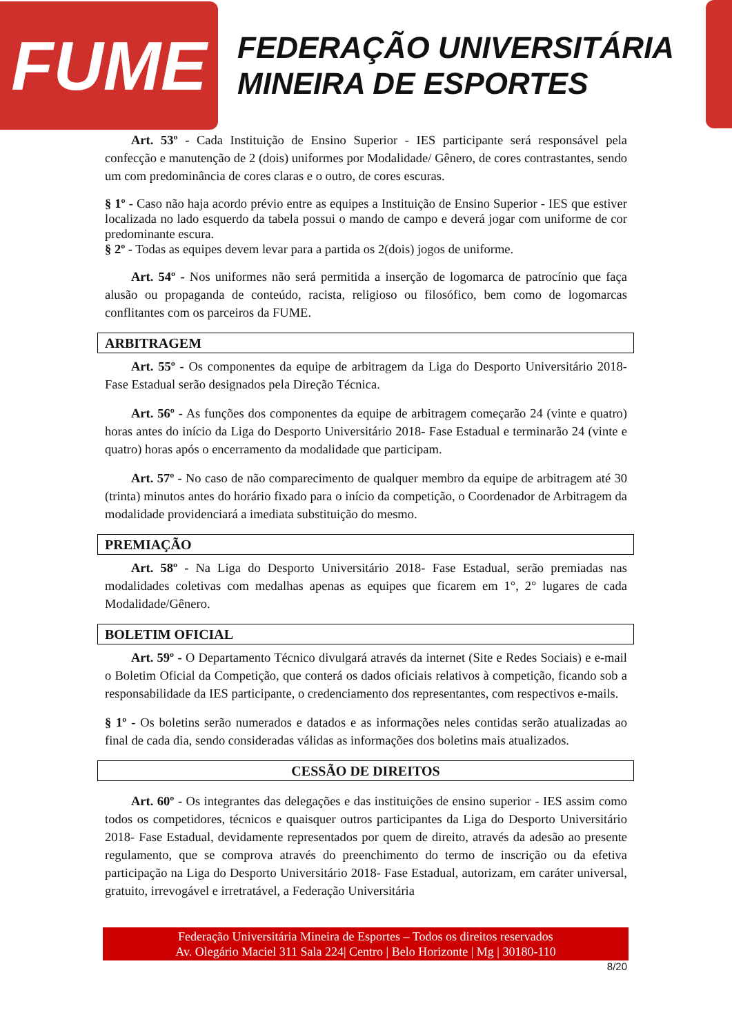FUME
FEDERAÇÃO UNIVERSITÁRIA
MINEIRA DE ESPORTES
Art. 53º - Cada Instituição de Ensino Superior - IES participante será responsável pela confecção e manutenção de 2 (dois) uniformes por Modalidade/ Gênero, de cores contrastantes, sendo um com predominância de cores claras e o outro, de cores escuras.
§ 1º - Caso não haja acordo prévio entre as equipes a Instituição de Ensino Superior - IES que estiver localizada no lado esquerdo da tabela possui o mando de campo e deverá jogar com uniforme de cor predominante escura.
§ 2º - Todas as equipes devem levar para a partida os 2(dois) jogos de uniforme.
Art. 54º - Nos uniformes não será permitida a inserção de logomarca de patrocínio que faça alusão ou propaganda de conteúdo, racista, religioso ou filosófico, bem como de logomarcas conflitantes com os parceiros da FUME.
ARBITRAGEM
Art. 55º - Os componentes da equipe de arbitragem da Liga do Desporto Universitário 2018- Fase Estadual serão designados pela Direção Técnica.
Art. 56º - As funções dos componentes da equipe de arbitragem começarão 24 (vinte e quatro) horas antes do início da Liga do Desporto Universitário 2018- Fase Estadual e terminarão 24 (vinte e quatro) horas após o encerramento da modalidade que participam.
Art. 57º - No caso de não comparecimento de qualquer membro da equipe de arbitragem até 30 (trinta) minutos antes do horário fixado para o início da competição, o Coordenador de Arbitragem da modalidade providenciará a imediata substituição do mesmo.
PREMIAÇÃO
Art. 58º - Na Liga do Desporto Universitário 2018- Fase Estadual, serão premiadas nas modalidades coletivas com medalhas apenas as equipes que ficarem em 1°, 2° lugares de cada Modalidade/Gênero.
BOLETIM OFICIAL
Art. 59º - O Departamento Técnico divulgará através da internet (Site e Redes Sociais) e e-mail o Boletim Oficial da Competição, que conterá os dados oficiais relativos à competição, ficando sob a responsabilidade da IES participante, o credenciamento dos representantes, com respectivos e-mails.
§ 1º - Os boletins serão numerados e datados e as informações neles contidas serão atualizadas ao final de cada dia, sendo consideradas válidas as informações dos boletins mais atualizados.
CESSÃO DE DIREITOS
Art. 60º - Os integrantes das delegações e das instituições de ensino superior - IES assim como todos os competidores, técnicos e quaisquer outros participantes da Liga do Desporto Universitário 2018- Fase Estadual, devidamente representados por quem de direito, através da adesão ao presente regulamento, que se comprova através do preenchimento do termo de inscrição ou da efetiva participação na Liga do Desporto Universitário 2018- Fase Estadual, autorizam, em caráter universal, gratuito, irrevogável e irretratável, a Federação Universitária
Federação Universitária Mineira de Esportes – Todos os direitos reservados
Av. Olegário Maciel 311 Sala 224| Centro | Belo Horizonte | Mg | 30180-110
8/20